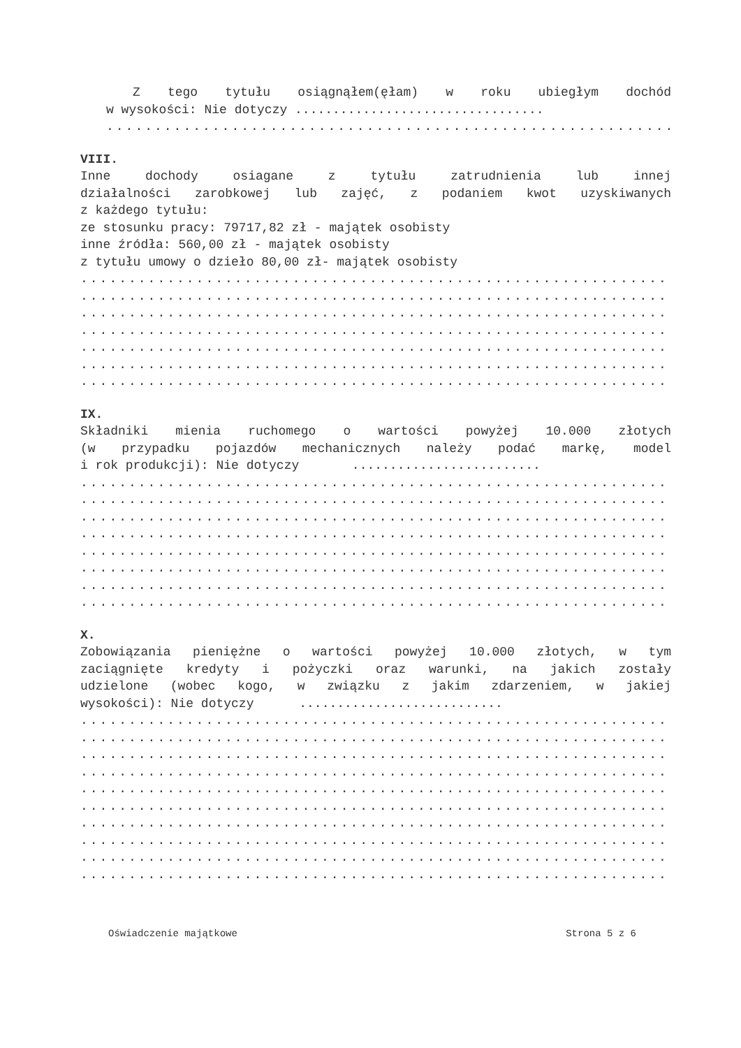Z tego tytułu osiągnąłem(ęłam) w roku ubiegłym dochód
w wysokości: Nie dotyczy .................................
..................................................................
VIII.
Inne dochody osiagane z tytułu zatrudnienia lub innej
działalności zarobkowej lub zajęć, z podaniem kwot uzyskiwanych
z każdego tytułu:
ze stosunku pracy: 79717,82 zł - majątek osobisty
inne źródła: 560,00 zł - majątek osobisty
z tytułu umowy o dzieło 80,00 zł- majątek osobisty
..................................................................
..................................................................
..................................................................
..................................................................
..................................................................
..................................................................
..................................................................
IX.
Składniki mienia ruchomego o wartości powyżej 10.000 złotych
(w przypadku pojazdów mechanicznych należy podać markę, model
i rok produkcji): Nie dotyczy .........................
..................................................................
..................................................................
..................................................................
..................................................................
..................................................................
..................................................................
..................................................................
..................................................................
X.
Zobowiązania pieniężne o wartości powyżej 10.000 złotych, w tym
zaciągnięte kredyty i pożyczki oraz warunki, na jakich zostały
udzielone (wobec kogo, w związku z jakim zdarzeniem, w jakiej
wysokości): Nie dotyczy ...........................
..................................................................
..................................................................
..................................................................
..................................................................
..................................................................
..................................................................
..................................................................
..................................................................
..................................................................
..................................................................
Oświadczenie majątkowe Strona 5 z 6